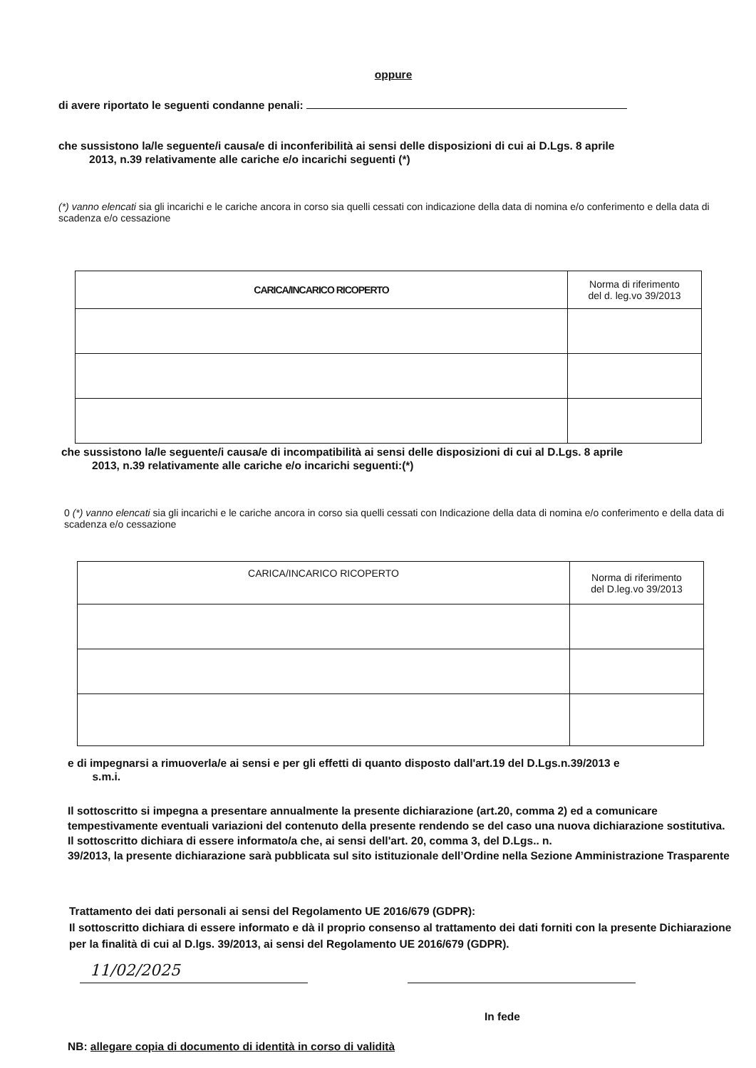oppure
di avere riportato le seguenti condanne penali:
che sussistono la/le seguente/i causa/e di inconferibilità ai sensi delle disposizioni di cui ai D.Lgs. 8 aprile
2013, n.39 relativamente alle cariche e/o incarichi seguenti (*)
(*) vanno elencati sia gli incarichi e le cariche ancora in corso sia quelli cessati con indicazione della data di nomina e/o conferimento e della data di scadenza e/o cessazione
| CARICA/INCARICO RICOPERTO | Norma di riferimento del d. leg.vo 39/2013 |
| --- | --- |
che sussistono la/le seguente/i causa/e di incompatibilità ai sensi delle disposizioni di cui al D.Lgs. 8 aprile
2013, n.39 relativamente alle cariche e/o incarichi seguenti:(*)
0 (*) vanno elencati sia gli incarichi e le cariche ancora in corso sia quelli cessati con Indicazione della data di nomina e/o conferimento e della data di scadenza e/o cessazione
| CARICA/INCARICO RICOPERTO | Norma di riferimento del D.leg.vo 39/2013 |
| --- | --- |
e di impegnarsi a rimuoverla/e ai sensi e per gli effetti di quanto disposto dall'art.19 del D.Lgs.n.39/2013 e
s.m.i.
Il sottoscritto si impegna a presentare annualmente la presente dichiarazione (art.20, comma 2) ed a comunicare tempestivamente eventuali variazioni del contenuto della presente rendendo se del caso una nuova dichiarazione sostitutiva.
Il sottoscritto dichiara di essere informato/a che, ai sensi dell'art. 20, comma 3, del D.Lgs.. n.
39/2013, la presente dichiarazione sarà pubblicata sul sito istituzionale dell’Ordine nella Sezione Amministrazione Trasparente
Trattamento dei dati personali ai sensi del Regolamento UE 2016/679 (GDPR):
Il sottoscritto dichiara di essere informato e dà il proprio consenso al trattamento dei dati forniti con la presente Dichiarazione per la finalità di cui al D.lgs. 39/2013, ai sensi del Regolamento UE 2016/679 (GDPR).
11/02/2025
In fede
NB: allegare copia di documento di identità in corso di validità